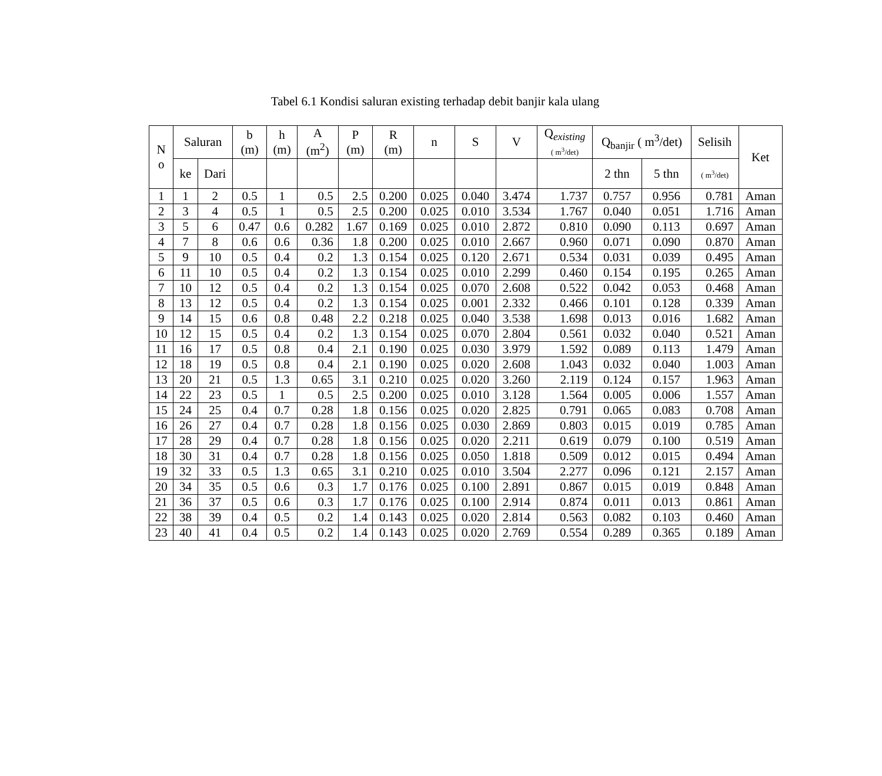Tabel 6.1 Kondisi saluran existing terhadap debit banjir kala ulang
| N o | Saluran | | b (m) | h (m) | A (m<sup>2</sup>) | P (m) | R (m) | n | S | V | Q<sub>existing</sub> ( m<sup>3</sup>/det) | Q<sub>banjir</sub> ( m<sup>3</sup>/det) | | Selisih | Ket |
| --- | --- | --- | --- | --- | --- | --- | --- | --- | --- | --- | --- | --- | --- | --- | --- |
| | ke | Dari | | | | | | | | | | 2 thn | 5 thn | ( m<sup>3</sup>/det) | |
| 1 | 1 | 2 | 0.5 | 1 | 0.5 | 2.5 | 0.200 | 0.025 | 0.040 | 3.474 | 1.737 | 0.757 | 0.956 | 0.781 | Aman |
| 2 | 3 | 4 | 0.5 | 1 | 0.5 | 2.5 | 0.200 | 0.025 | 0.010 | 3.534 | 1.767 | 0.040 | 0.051 | 1.716 | Aman |
| 3 | 5 | 6 | 0.47 | 0.6 | 0.282 | 1.67 | 0.169 | 0.025 | 0.010 | 2.872 | 0.810 | 0.090 | 0.113 | 0.697 | Aman |
| 4 | 7 | 8 | 0.6 | 0.6 | 0.36 | 1.8 | 0.200 | 0.025 | 0.010 | 2.667 | 0.960 | 0.071 | 0.090 | 0.870 | Aman |
| 5 | 9 | 10 | 0.5 | 0.4 | 0.2 | 1.3 | 0.154 | 0.025 | 0.120 | 2.671 | 0.534 | 0.031 | 0.039 | 0.495 | Aman |
| 6 | 11 | 10 | 0.5 | 0.4 | 0.2 | 1.3 | 0.154 | 0.025 | 0.010 | 2.299 | 0.460 | 0.154 | 0.195 | 0.265 | Aman |
| 7 | 10 | 12 | 0.5 | 0.4 | 0.2 | 1.3 | 0.154 | 0.025 | 0.070 | 2.608 | 0.522 | 0.042 | 0.053 | 0.468 | Aman |
| 8 | 13 | 12 | 0.5 | 0.4 | 0.2 | 1.3 | 0.154 | 0.025 | 0.001 | 2.332 | 0.466 | 0.101 | 0.128 | 0.339 | Aman |
| 9 | 14 | 15 | 0.6 | 0.8 | 0.48 | 2.2 | 0.218 | 0.025 | 0.040 | 3.538 | 1.698 | 0.013 | 0.016 | 1.682 | Aman |
| 10 | 12 | 15 | 0.5 | 0.4 | 0.2 | 1.3 | 0.154 | 0.025 | 0.070 | 2.804 | 0.561 | 0.032 | 0.040 | 0.521 | Aman |
| 11 | 16 | 17 | 0.5 | 0.8 | 0.4 | 2.1 | 0.190 | 0.025 | 0.030 | 3.979 | 1.592 | 0.089 | 0.113 | 1.479 | Aman |
| 12 | 18 | 19 | 0.5 | 0.8 | 0.4 | 2.1 | 0.190 | 0.025 | 0.020 | 2.608 | 1.043 | 0.032 | 0.040 | 1.003 | Aman |
| 13 | 20 | 21 | 0.5 | 1.3 | 0.65 | 3.1 | 0.210 | 0.025 | 0.020 | 3.260 | 2.119 | 0.124 | 0.157 | 1.963 | Aman |
| 14 | 22 | 23 | 0.5 | 1 | 0.5 | 2.5 | 0.200 | 0.025 | 0.010 | 3.128 | 1.564 | 0.005 | 0.006 | 1.557 | Aman |
| 15 | 24 | 25 | 0.4 | 0.7 | 0.28 | 1.8 | 0.156 | 0.025 | 0.020 | 2.825 | 0.791 | 0.065 | 0.083 | 0.708 | Aman |
| 16 | 26 | 27 | 0.4 | 0.7 | 0.28 | 1.8 | 0.156 | 0.025 | 0.030 | 2.869 | 0.803 | 0.015 | 0.019 | 0.785 | Aman |
| 17 | 28 | 29 | 0.4 | 0.7 | 0.28 | 1.8 | 0.156 | 0.025 | 0.020 | 2.211 | 0.619 | 0.079 | 0.100 | 0.519 | Aman |
| 18 | 30 | 31 | 0.4 | 0.7 | 0.28 | 1.8 | 0.156 | 0.025 | 0.050 | 1.818 | 0.509 | 0.012 | 0.015 | 0.494 | Aman |
| 19 | 32 | 33 | 0.5 | 1.3 | 0.65 | 3.1 | 0.210 | 0.025 | 0.010 | 3.504 | 2.277 | 0.096 | 0.121 | 2.157 | Aman |
| 20 | 34 | 35 | 0.5 | 0.6 | 0.3 | 1.7 | 0.176 | 0.025 | 0.100 | 2.891 | 0.867 | 0.015 | 0.019 | 0.848 | Aman |
| 21 | 36 | 37 | 0.5 | 0.6 | 0.3 | 1.7 | 0.176 | 0.025 | 0.100 | 2.914 | 0.874 | 0.011 | 0.013 | 0.861 | Aman |
| 22 | 38 | 39 | 0.4 | 0.5 | 0.2 | 1.4 | 0.143 | 0.025 | 0.020 | 2.814 | 0.563 | 0.082 | 0.103 | 0.460 | Aman |
| 23 | 40 | 41 | 0.4 | 0.5 | 0.2 | 1.4 | 0.143 | 0.025 | 0.020 | 2.769 | 0.554 | 0.289 | 0.365 | 0.189 | Aman |